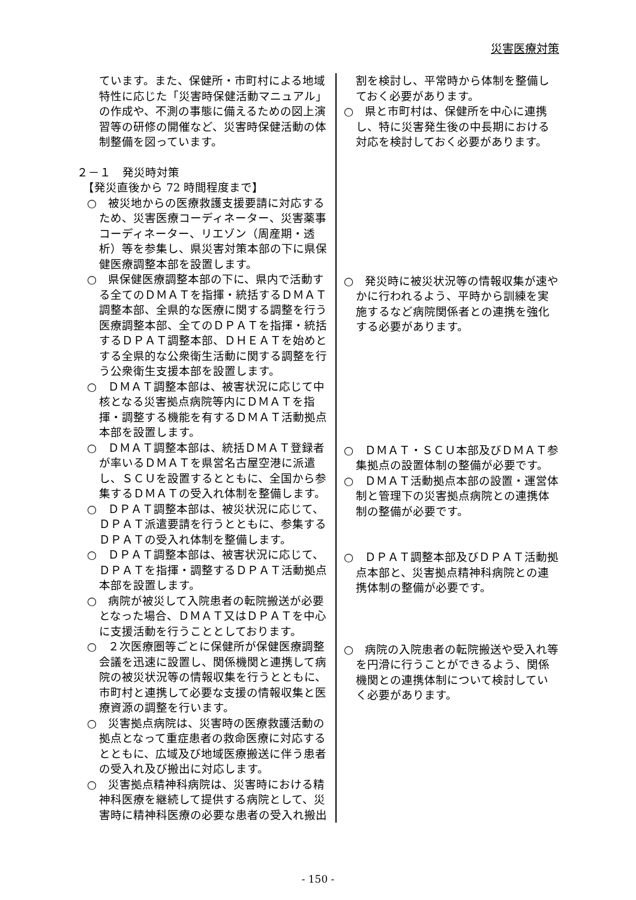災害医療対策
ています。また、保健所・市町村による地域特性に応じた「災害時保健活動マニュアル」の作成や、不測の事態に備えるための図上演習等の研修の開催など、災害時保健活動の体制整備を図っています。
２－１　発災時対策
【発災直後から 72 時間程度まで】
○　被災地からの医療救護支援要請に対応するため、災害医療コーディネーター、災害薬事コーディネーター、リエゾン（周産期・透析）等を参集し、県災害対策本部の下に県保健医療調整本部を設置します。
○　県保健医療調整本部の下に、県内で活動する全てのＤＭＡＴを指揮・統括するＤＭＡＴ調整本部、全県的な医療に関する調整を行う医療調整本部、全てのＤＰＡＴを指揮・統括するＤＰＡＴ調整本部、ＤＨＥＡＴを始めとする全県的な公衆衛生活動に関する調整を行う公衆衛生支援本部を設置します。
○　ＤＭＡＴ調整本部は、被害状況に応じて中核となる災害拠点病院等内にＤＭＡＴを指揮・調整する機能を有するＤＭＡＴ活動拠点本部を設置します。
○　ＤＭＡＴ調整本部は、統括ＤＭＡＴ登録者が率いるＤＭＡＴを県営名古屋空港に派遣し、ＳＣＵを設置するとともに、全国から参集するＤＭＡＴの受入れ体制を整備します。
○　ＤＰＡＴ調整本部は、被災状況に応じて、ＤＰＡＴ派遣要請を行うとともに、参集するＤＰＡＴの受入れ体制を整備します。
○　ＤＰＡＴ調整本部は、被害状況に応じて、ＤＰＡＴを指揮・調整するＤＰＡＴ活動拠点本部を設置します。
○　病院が被災して入院患者の転院搬送が必要となった場合、ＤＭＡＴ又はＤＰＡＴを中心に支援活動を行うこととしております。
○　２次医療圏等ごとに保健所が保健医療調整会議を迅速に設置し、関係機関と連携して病院の被災状況等の情報収集を行うとともに、市町村と連携して必要な支援の情報収集と医療資源の調整を行います。
○　災害拠点病院は、災害時の医療救護活動の拠点となって重症患者の救命医療に対応するとともに、広域及び地域医療搬送に伴う患者の受入れ及び搬出に対応します。
○　災害拠点精神科病院は、災害時における精神科医療を継続して提供する病院として、災害時に精神科医療の必要な患者の受入れ搬出
割を検討し、平常時から体制を整備しておく必要があります。
○　県と市町村は、保健所を中心に連携し、特に災害発生後の中長期における対応を検討しておく必要があります。
○　発災時に被災状況等の情報収集が速やかに行われるよう、平時から訓練を実施するなど病院関係者との連携を強化する必要があります。
○　ＤＭＡＴ・ＳＣＵ本部及びＤＭＡＴ参集拠点の設置体制の整備が必要です。
○　ＤＭＡＴ活動拠点本部の設置・運営体制と管理下の災害拠点病院との連携体制の整備が必要です。
○　ＤＰＡＴ調整本部及びＤＰＡＴ活動拠点本部と、災害拠点精神科病院との連携体制の整備が必要です。
○　病院の入院患者の転院搬送や受入れ等を円滑に行うことができるよう、関係機関との連携体制について検討していく必要があります。
- 150 -